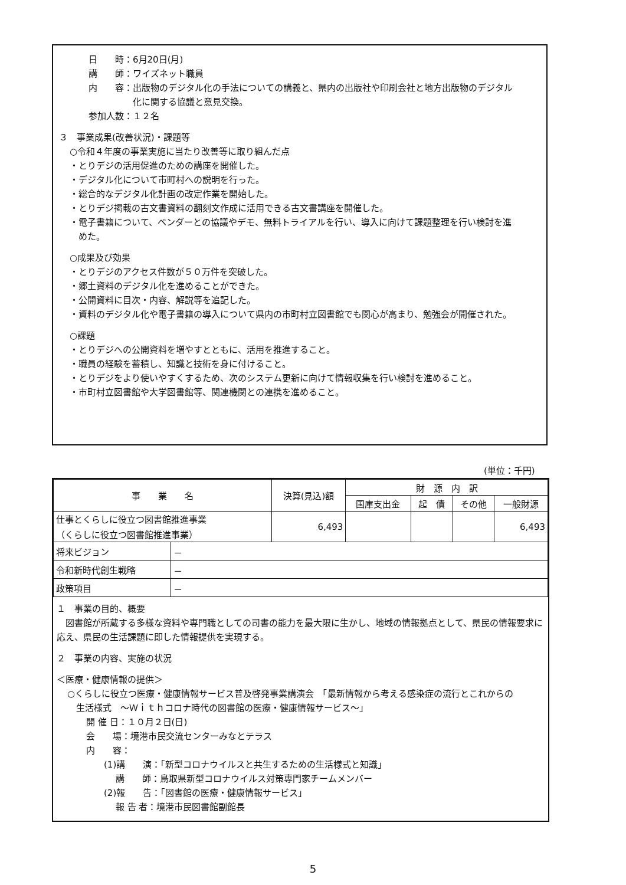日　　時：6月20日(月)
講　　師：ワイズネット職員
内　　容：出版物のデジタル化の手法についての講義と、県内の出版社や印刷会社と地方出版物のデジタル
　　　　　化に関する協議と意見交換。
参加人数：１２名
３　事業成果(改善状況)・課題等
○令和４年度の事業実施に当たり改善等に取り組んだ点
・とりデジの活用促進のための講座を開催した。
・デジタル化について市町村への説明を行った。
・総合的なデジタル化計画の改定作業を開始した。
・とりデジ掲載の古文書資料の翻刻文作成に活用できる古文書講座を開催した。
・電子書籍について、ベンダーとの協議やデモ、無料トライアルを行い、導入に向けて課題整理を行い検討を進
　めた。
○成果及び効果
・とりデジのアクセス件数が５０万件を突破した。
・郷土資料のデジタル化を進めることができた。
・公開資料に目次・内容、解説等を追記した。
・資料のデジタル化や電子書籍の導入について県内の市町村立図書館でも関心が高まり、勉強会が開催された。
○課題
・とりデジへの公開資料を増やすとともに、活用を推進すること。
・職員の経験を蓄積し、知識と技術を身に付けること。
・とりデジをより使いやすくするため、次のシステム更新に向けて情報収集を行い検討を進めること。
・市町村立図書館や大学図書館等、関連機関との連携を進めること。
(単位：千円)
| 事 業 名 | | 決算(見込)額 | 財 源 内 訳 | | | |
| --- | --- | --- | --- | --- | --- | --- |
| | | | 国庫支出金 | 起 債 | その他 | 一般財源 |
| 仕事とくらしに役立つ図書館推進事業 （くらしに役立つ図書館推進事業） | | 6,493 | | | | 6,493 |
| 将来ビジョン | － | | | | | |
| 令和新時代創生戦略 | － | | | | | |
| 政策項目 | － | | | | | |
１　事業の目的、概要
　図書館が所蔵する多様な資料や専門職としての司書の能力を最大限に生かし、地域の情報拠点として、県民の情報要求に応え、県民の生活課題に即した情報提供を実現する。
２　事業の内容、実施の状況
＜医療・健康情報の提供＞
○くらしに役立つ医療・健康情報サービス普及啓発事業講演会　「最新情報から考える感染症の流行とこれからの
　生活様式　～Ｗｉｔｈコロナ時代の図書館の医療・健康情報サービス～」
開 催 日：１０月２日(日)
会　　場：境港市民交流センターみなとテラス
内　　容：
　　(1)講　　演：｢新型コロナウイルスと共生するための生活様式と知識｣
　　　 講　　師：鳥取県新型コロナウイルス対策専門家チームメンバー
　　(2)報　　告：｢図書館の医療・健康情報サービス｣
　　　 報 告 者：境港市民図書館副館長
5